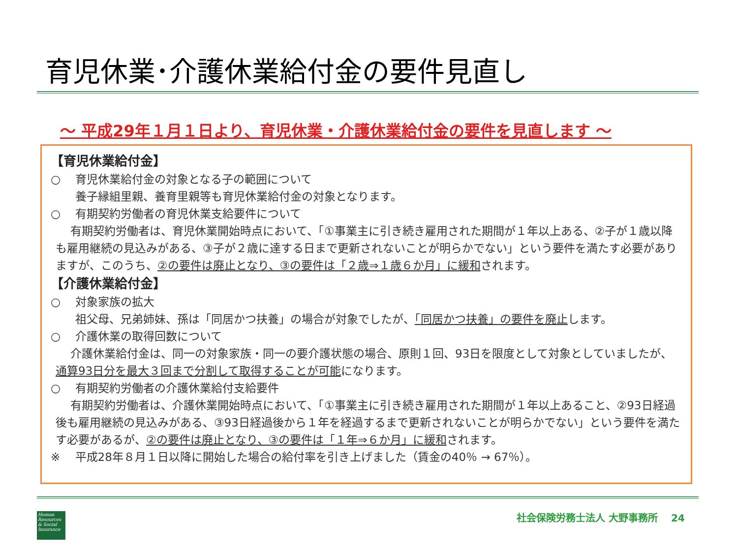育児休業･介護休業給付金の要件見直し
～ 平成29年１月１日より、育児休業・介護休業給付金の要件を見直します ～
【育児休業給付金】
○　 育児休業給付金の対象となる子の範囲について
養子縁組里親、養育里親等も育児休業給付金の対象となります。
○　 有期契約労働者の育児休業支給要件について
有期契約労働者は、育児休業開始時点において、「①事業主に引き続き雇用された期間が１年以上ある、②子が１歳以降も雇用継続の見込みがある、③子が２歳に達する日まで更新されないことが明らかでない」という要件を満たす必要がありますが、このうち、②の要件は廃止となり、③の要件は「２歳⇒１歳６か月」に緩和されます。
【介護休業給付金】
○　 対象家族の拡大
祖父母、兄弟姉妹、孫は「同居かつ扶養」の場合が対象でしたが、「同居かつ扶養」の要件を廃止します。
○　 介護休業の取得回数について
介護休業給付金は、同一の対象家族・同一の要介護状態の場合、原則１回、93日を限度として対象としていましたが、通算93日分を最大３回まで分割して取得することが可能になります。
○　 有期契約労働者の介護休業給付支給要件
有期契約労働者は、介護休業開始時点において、「①事業主に引き続き雇用された期間が１年以上あること、②93日経過後も雇用継続の見込みがある、③93日経過後から１年を経過するまで更新されないことが明らかでない」という要件を満たす必要があるが、②の要件は廃止となり、③の要件は「１年⇒６か月」に緩和されます。
※　 平成28年８月１日以降に開始した場合の給付率を引き上げました（賃金の40％ → 67％）。
Human Resources & Social Insurance
社会保険労務士法人 大野事務所　 24